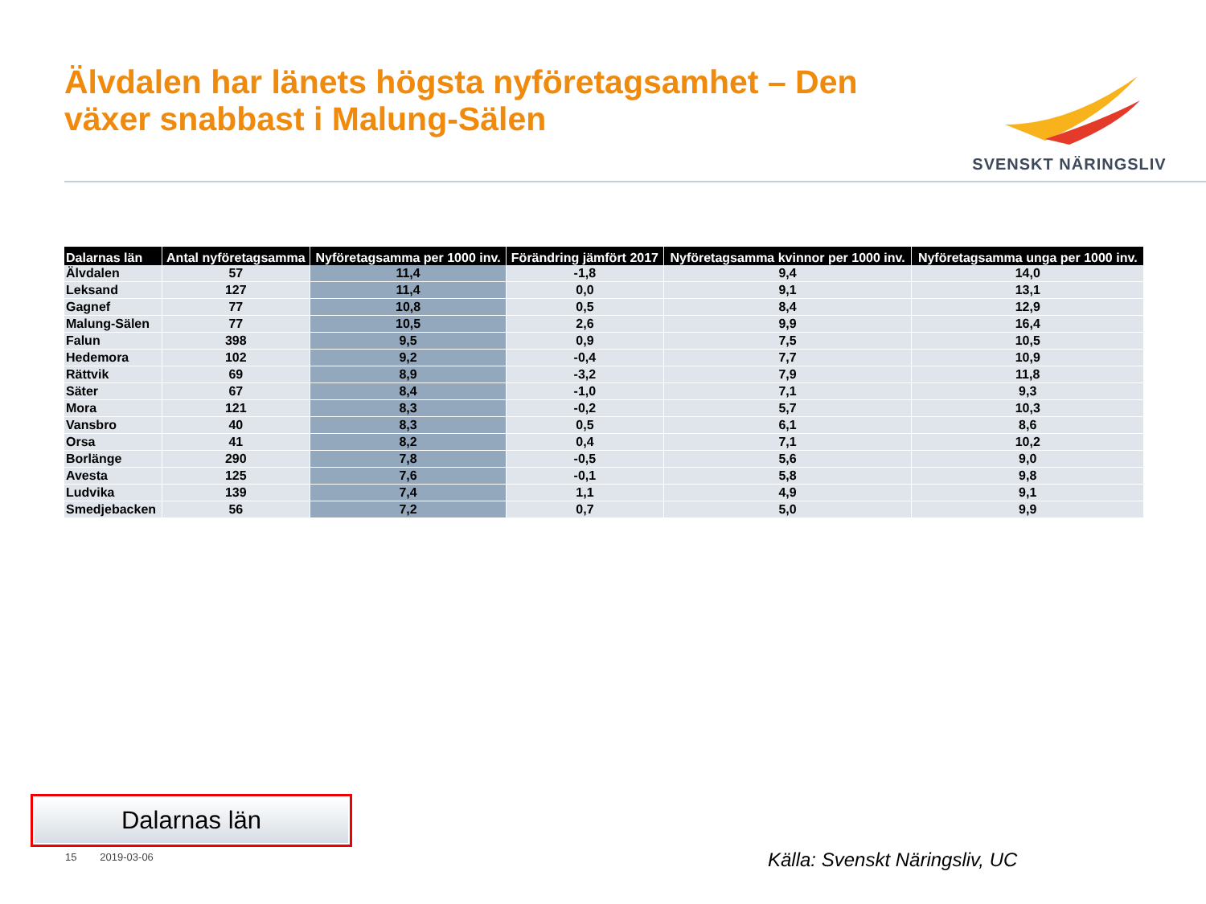Älvdalen har länets högsta nyföretagsamhet – Den
växer snabbast i Malung-Sälen
SVENSKT NÄRINGSLIV
| Dalarnas län | Antal nyföretagsamma | Nyföretagsamma per 1000 inv. | Förändring jämfört 2017 | Nyföretagsamma kvinnor per 1000 inv. | Nyföretagsamma unga per 1000 inv. |
| --- | --- | --- | --- | --- | --- |
| Älvdalen | 57 | 11,4 | -1,8 | 9,4 | 14,0 |
| Leksand | 127 | 11,4 | 0,0 | 9,1 | 13,1 |
| Gagnef | 77 | 10,8 | 0,5 | 8,4 | 12,9 |
| Malung-Sälen | 77 | 10,5 | 2,6 | 9,9 | 16,4 |
| Falun | 398 | 9,5 | 0,9 | 7,5 | 10,5 |
| Hedemora | 102 | 9,2 | -0,4 | 7,7 | 10,9 |
| Rättvik | 69 | 8,9 | -3,2 | 7,9 | 11,8 |
| Säter | 67 | 8,4 | -1,0 | 7,1 | 9,3 |
| Mora | 121 | 8,3 | -0,2 | 5,7 | 10,3 |
| Vansbro | 40 | 8,3 | 0,5 | 6,1 | 8,6 |
| Orsa | 41 | 8,2 | 0,4 | 7,1 | 10,2 |
| Borlänge | 290 | 7,8 | -0,5 | 5,6 | 9,0 |
| Avesta | 125 | 7,6 | -0,1 | 5,8 | 9,8 |
| Ludvika | 139 | 7,4 | 1,1 | 4,9 | 9,1 |
| Smedjebacken | 56 | 7,2 | 0,7 | 5,0 | 9,9 |
Dalarnas län
15 2019-03-06 Källa: Svenskt Näringsliv, UC